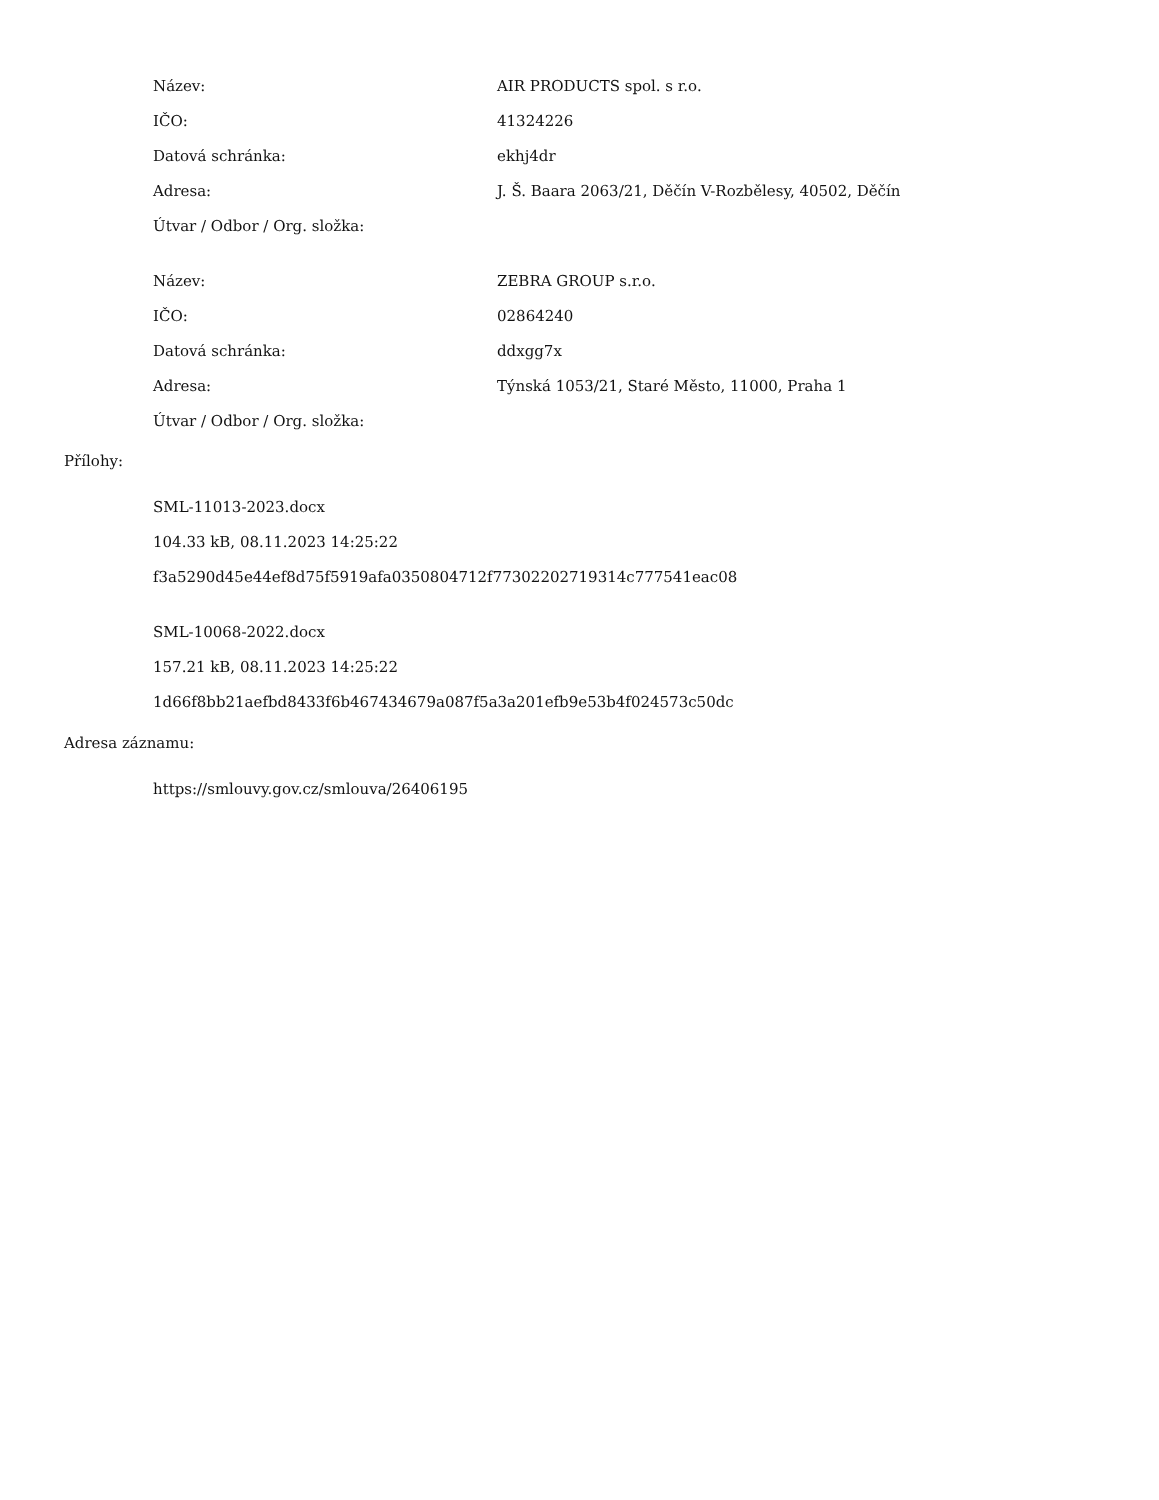| Název: | AIR PRODUCTS spol. s r.o. |
| IČO: | 41324226 |
| Datová schránka: | ekhj4dr |
| Adresa: | J. Š. Baara 2063/21, Děčín V-Rozbělesy, 40502, Děčín |
| Útvar / Odbor / Org. složka: | |
| Název: | ZEBRA GROUP s.r.o. |
| IČO: | 02864240 |
| Datová schránka: | ddxgg7x |
| Adresa: | Týnská 1053/21, Staré Město, 11000, Praha 1 |
| Útvar / Odbor / Org. složka: | |
Přílohy:
SML-11013-2023.docx
104.33 kB, 08.11.2023 14:25:22
f3a5290d45e44ef8d75f5919afa0350804712f77302202719314c777541eac08
SML-10068-2022.docx
157.21 kB, 08.11.2023 14:25:22
1d66f8bb21aefbd8433f6b467434679a087f5a3a201efb9e53b4f024573c50dc
Adresa záznamu:
https://smlouvy.gov.cz/smlouva/26406195